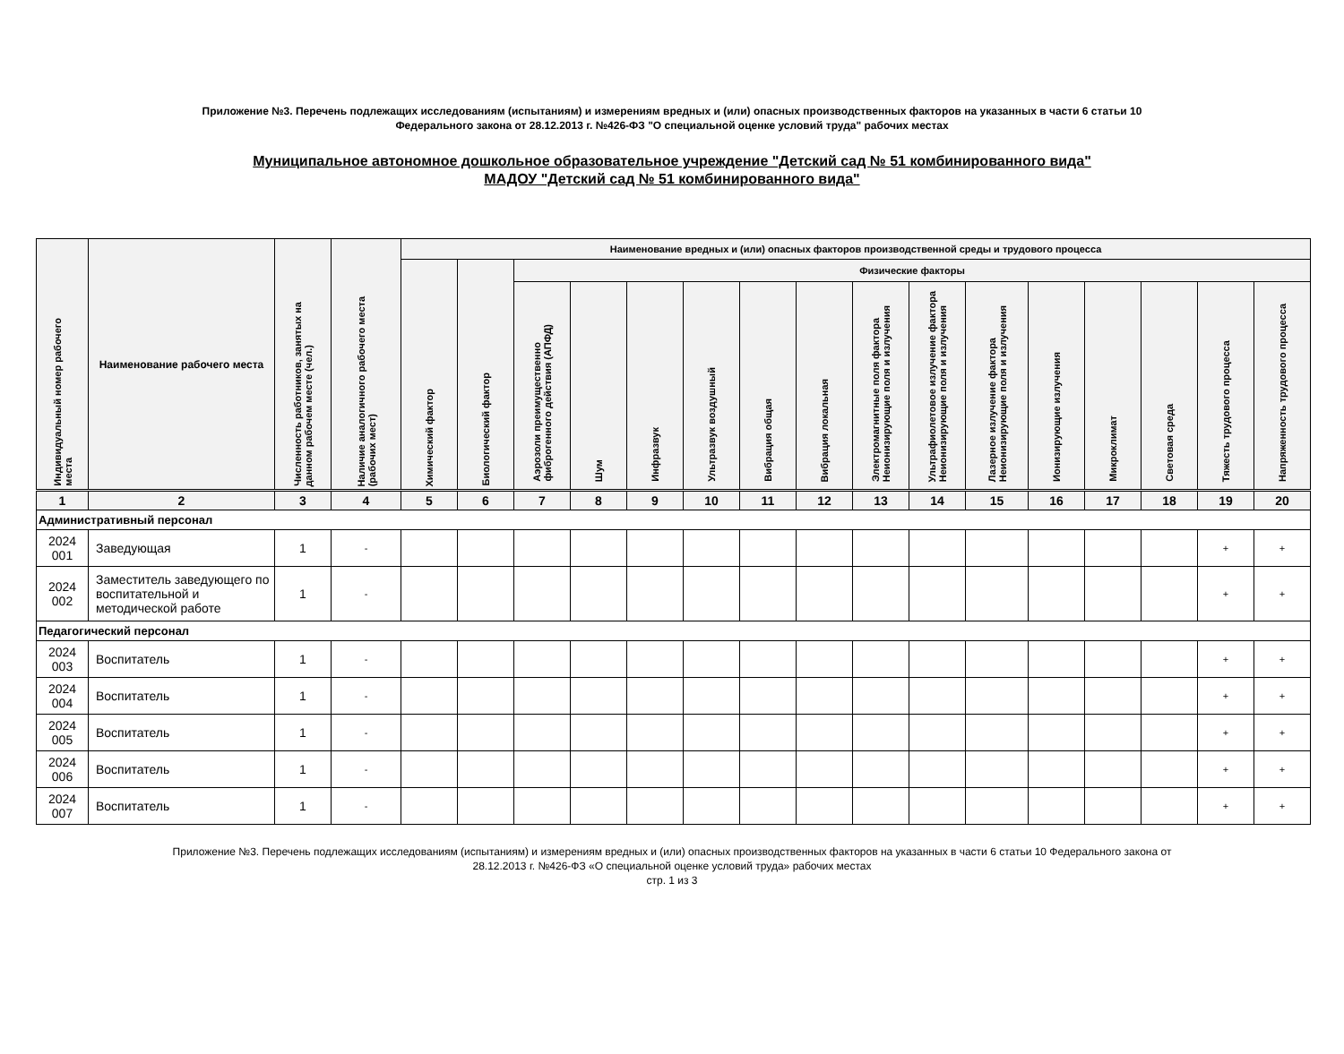Приложение №3. Перечень подлежащих исследованиям (испытаниям) и измерениям вредных и (или) опасных производственных факторов на указанных в части 6 статьи 10
Федерального закона от 28.12.2013 г. №426-ФЗ "О специальной оценке условий труда" рабочих местах
Муниципальное автономное дошкольное образовательное учреждение "Детский сад № 51 комбинированного вида"
МАДОУ "Детский сад № 51 комбинированного вида"
| Индивидуальный номер рабочего места | Наименование рабочего места | Численность работников, занятых на данном рабочем месте (чел.) | Наличие аналогичного рабочего места (рабочих мест) | Наименование вредных и (или) опасных факторов производственной среды и трудового процесса | | | | | | | | | | | | | | | |
| --- | --- | --- | --- | --- | --- | --- | --- | --- | --- | --- | --- | --- | --- | --- | --- | --- | --- | --- | --- |
| | | | | Химический фактор | Биологический фактор | Физические факторы | | | | | | | | | | | | | |
| | | | | | | Аэрозоли преимущественно фиброгенного действия (АПФД) | Шум | Инфразвук | Ультразвук воздушный | Вибрация общая | Вибрация локальная | Электромагнитные поля фактора Неионизирующие поля и излучения | Ультрафиолетовое излучение фактора Неионизирующие поля и излучения | Лазерное излучение фактора Неионизирующие поля и излучения | Ионизирующие излучения | Микроклимат | Световая среда | Тяжесть трудового процесса | Напряженность трудового процесса |
| 1 | 2 | 3 | 4 | 5 | 6 | 7 | 8 | 9 | 10 | 11 | 12 | 13 | 14 | 15 | 16 | 17 | 18 | 19 | 20 |
| Административный персонал | | | | | | | | | | | | | | | | | | | |
| 2024 001 | Заведующая | 1 | - | | | | | | | | | | | | | | | + | + |
| 2024 002 | Заместитель заведующего по воспитательной и методической работе | 1 | - | | | | | | | | | | | | | | | + | + |
| Педагогический персонал | | | | | | | | | | | | | | | | | | | |
| 2024 003 | Воспитатель | 1 | - | | | | | | | | | | | | | | | + | + |
| 2024 004 | Воспитатель | 1 | - | | | | | | | | | | | | | | | + | + |
| 2024 005 | Воспитатель | 1 | - | | | | | | | | | | | | | | | + | + |
| 2024 006 | Воспитатель | 1 | - | | | | | | | | | | | | | | | + | + |
| 2024 007 | Воспитатель | 1 | - | | | | | | | | | | | | | | | + | + |
Приложение №3. Перечень подлежащих исследованиям (испытаниям) и измерениям вредных и (или) опасных производственных факторов на указанных в части 6 статьи 10 Федерального закона от
28.12.2013 г. №426-ФЗ «О специальной оценке условий труда» рабочих местах
стр. 1 из 3